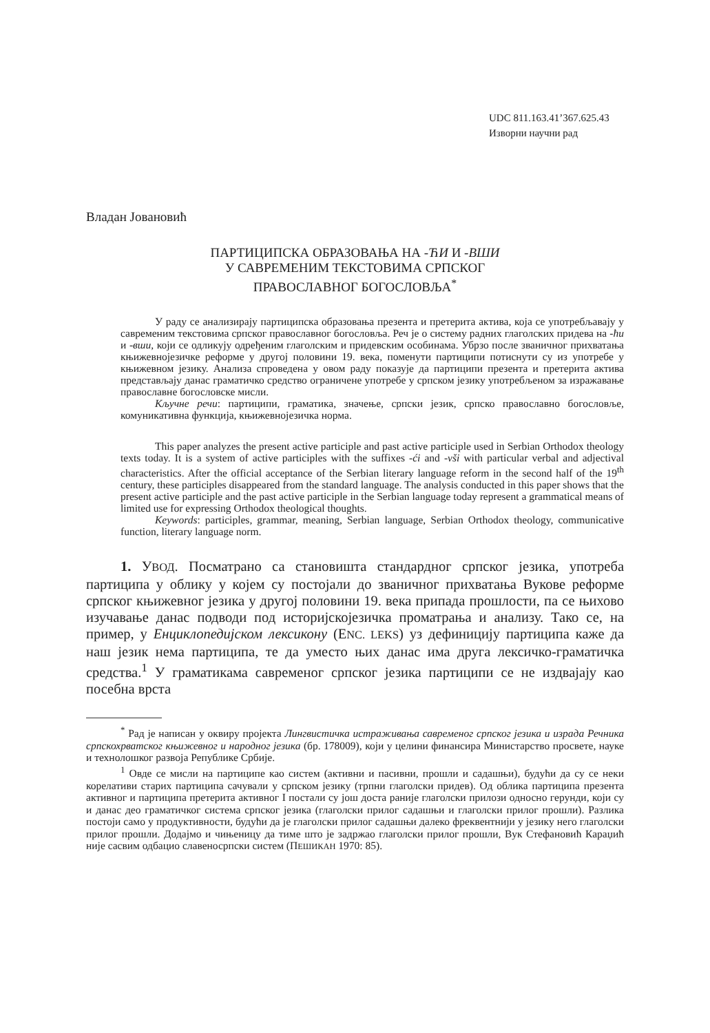UDC 811.163.41’367.625.43
Изворни научни рад
Владан Јовановић
ПАРТИЦИПСКА ОБРАЗОВАЊА НА -ЋИ И -ВШИ
У САВРЕМЕНИМ ТЕКСТОВИМА СРПСКОГ
ПРАВОСЛАВНОГ БОГОСЛОВЉА<sup>*</sup>
У раду се анализирају партиципска образовања презента и претерита актива, која се употребљавају у савременим текстовима српског православног богословља. Реч је о систему радних глаголских придева на -ћи и -вши, који се одликују одређеним глаголским и придевским особинама. Убрзо после званичног прихватања књижевнојезичке реформе у другој половини 19. века, поменути партиципи потиснути су из употребе у књижевном језику. Анализа спроведена у овом раду показује да партиципи презента и претерита актива представљају данас граматичко средство ограничене употребе у српском језику употребљеном за изражавање православне богословске мисли.
Кључне речи: партиципи, граматика, значење, српски језик, српско православно богословље, комуникативна функција, књижевнојезичка норма.
This paper analyzes the present active participle and past active participle used in Serbian Orthodox theology texts today. It is a system of active participles with the suffixes -ći and -vši with particular verbal and adjectival characteristics. After the official acceptance of the Serbian literary language reform in the second half of the 19<sup>th</sup> century, these participles disappeared from the standard language. The analysis conducted in this paper shows that the present active participle and the past active participle in the Serbian language today represent a grammatical means of limited use for expressing Orthodox theological thoughts.
Keywords: participles, grammar, meaning, Serbian language, Serbian Orthodox theology, communicative function, literary language norm.
1. УВОД. Посматрано са становишта стандардног српског језика, употреба партиципа у облику у којем су постојали до званичног прихватања Вукове реформе српског књижевног језика у другој половини 19. века припада прошлости, па се њихово изучавање данас подводи под историјскојезичка проматрања и анализу. Тако се, на пример, у Енциклопедијском лексикону (ENC. LEKS) уз дефиницију партиципа каже да наш језик нема партиципа, те да уместо њих данас има друга лексичко-граматичка средства.<sup>1</sup> У граматикама савременог српског језика партиципи се не издвајају као посебна врста
<sup>*</sup> Рад је написан у оквиру пројекта Лингвистичка истраживања савременог српског језика и израда Речника српскохрватског књижевног и народног језика (бр. 178009), који у целини финансира Министарство просвете, науке и технолошког развоја Републике Србије.
<sup>1</sup> Овде се мисли на партиципе као систем (активни и пасивни, прошли и садашњи), будући да су се неки корелативи старих партиципа сачували у српском језику (трпни глаголски придев). Од облика партиципа презента активног и партиципа претерита активног I постали су још доста раније глаголски прилози односно герунди, који су и данас део граматичког система српског језика (глаголски прилог садашњи и глаголски прилог прошли). Разлика постоји само у продуктивности, будући да је глаголски прилог садашњи далеко фреквентнији у језику него глаголски прилог прошли. Додајмо и чињеницу да тиме што је задржао глаголски прилог прошли, Вук Стефановић Караџић није сасвим одбацио славеносрпски систем (ПЕШИКАН 1970: 85).